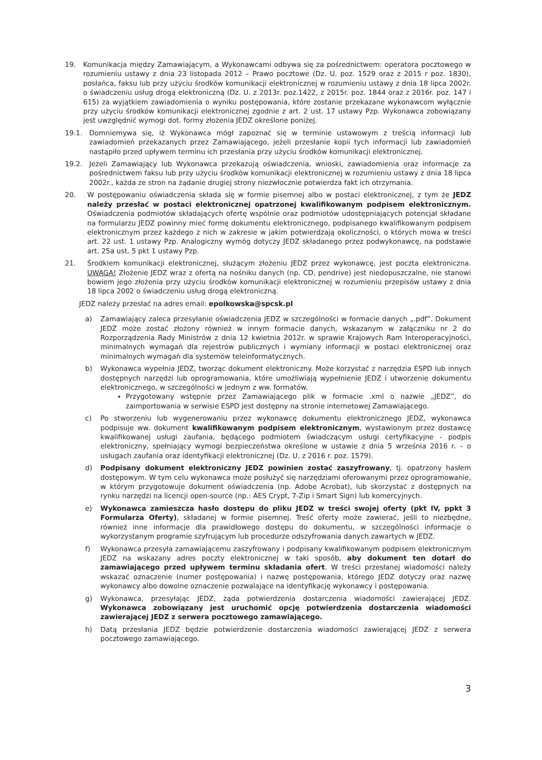19. Komunikacja między Zamawiającym, a Wykonawcami odbywa się za pośrednictwem: operatora pocztowego w rozumieniu ustawy z dnia 23 listopada 2012 – Prawo pocztowe (Dz. U. poz. 1529 oraz z 2015 r poz. 1830), posłańca, faksu lub przy użyciu środków komunikacji elektronicznej w rozumieniu ustawy z dnia 18 lipca 2002r. o świadczeniu usług drogą elektroniczną (Dz. U. z 2013r. poz.1422, z 2015r. poz. 1844 oraz z 2016r. poz. 147 i 615) za wyjątkiem zawiadomienia o wyniku postępowania, które zostanie przekazane wykonawcom wyłącznie przy użyciu środków komunikacji elektronicznej zgodnie z art. 2 ust. 17 ustawy Pzp. Wykonawca zobowiązany jest uwzględnić wymogi dot. formy złożenia JEDZ określone poniżej.
19.1. Domniemywa się, iż Wykonawca mógł zapoznać się w terminie ustawowym z treścią informacji lub zawiadomień przekazanych przez Zamawiającego, jeżeli przesłanie kopii tych informacji lub zawiadomień nastąpiło przed upływem terminu ich przesłania przy użyciu środków komunikacji elektronicznej.
19.2. Jeżeli Zamawiający lub Wykonawca przekazują oświadczenia, wnioski, zawiadomienia oraz informacje za pośrednictwem faksu lub przy użyciu środków komunikacji elektronicznej w rozumieniu ustawy z dnia 18 lipca 2002r., każda ze stron na żądanie drugiej strony niezwłocznie potwierdza fakt ich otrzymania.
20. W postępowaniu oświadczenia składa się w formie pisemnej albo w postaci elektronicznej, z tym że JEDZ należy przesłać w postaci elektronicznej opatrzonej kwalifikowanym podpisem elektronicznym. Oświadczenia podmiotów składających ofertę wspólnie oraz podmiotów udostępniających potencjał składane na formularzu JEDZ powinny mieć formę dokumentu elektronicznego, podpisanego kwalifikowanym podpisem elektronicznym przez każdego z nich w zakresie w jakim potwierdzają okoliczności, o których mowa w treści art. 22 ust. 1 ustawy Pzp. Analogiczny wymóg dotyczy JEDZ składanego przez podwykonawcę, na podstawie art. 25a ust. 5 pkt 1 ustawy Pzp.
21. Środkiem komunikacji elektronicznej, służącym złożeniu JEDZ przez wykonawcę, jest poczta elektroniczna. UWAGA! Złożenie JEDZ wraz z ofertą na nośniku danych (np. CD, pendrive) jest niedopuszczalne, nie stanowi bowiem jego złożenia przy użyciu środków komunikacji elektronicznej w rozumieniu przepisów ustawy z dnia 18 lipca 2002 o świadczeniu usług drogą elektroniczną.
JEDZ należy przesłać na adres email: epolkowska@spcsk.pl
a) Zamawiający zaleca przesyłanie oświadczenia JEDZ w szczególności w formacie danych „.pdf”. Dokument JEDZ może zostać złożony również w innym formacie danych, wskazanym w załączniku nr 2 do Rozporządzenia Rady Ministrów z dnia 12 kwietnia 2012r. w sprawie Krajowych Ram Interoperacyjności, minimalnych wymagań dla rejestrów publicznych i wymiany informacji w postaci elektronicznej oraz minimalnych wymagań dla systemów teleinformatycznych.
b) Wykonawca wypełnia JEDZ, tworząc dokument elektroniczny. Może korzystać z narzędzia ESPD lub innych dostępnych narzędzi lub oprogramowania, które umożliwiają wypełnienie JEDZ i utworzenie dokumentu elektronicznego, w szczególności w jednym z ww. formatów.
Przygotowany wstępnie przez Zamawiającego plik w formacie .xml o nazwie „JEDZ”, do zaimportowania w serwisie ESPD jest dostępny na stronie internetowej Zamawiającego.
c) Po stworzeniu lub wygenerowaniu przez wykonawcę dokumentu elektronicznego JEDZ, wykonawca podpisuje ww. dokument kwalifikowanym podpisem elektronicznym, wystawionym przez dostawcę kwalifikowanej usługi zaufania, będącego podmiotem świadczącym usługi certyfikacyjne - podpis elektroniczny, spełniający wymogi bezpieczeństwa określone w ustawie z dnia 5 września 2016 r. – o usługach zaufania oraz identyfikacji elektronicznej (Dz. U. z 2016 r. poz. 1579).
d) Podpisany dokument elektroniczny JEDZ powinien zostać zaszyfrowany, tj. opatrzony hasłem dostępowym. W tym celu wykonawca może posłużyć się narzędziami oferowanymi przez oprogramowanie, w którym przygotowuje dokument oświadczenia (np. Adobe Acrobat), lub skorzystać z dostępnych na rynku narzędzi na licencji open-source (np.: AES Crypt, 7-Zip i Smart Sign) lub komercyjnych.
e) Wykonawca zamieszcza hasło dostępu do pliku JEDZ w treści swojej oferty (pkt IV, ppkt 3 Formularza Oferty), składanej w formie pisemnej. Treść oferty może zawierać, jeśli to niezbędne, również inne informacje dla prawidłowego dostępu do dokumentu, w szczególności informacje o wykorzystanym programie szyfrującym lub procedurze odszyfrowania danych zawartych w JEDZ.
f) Wykonawca przesyła zamawiającemu zaszyfrowany i podpisany kwalifikowanym podpisem elektronicznym JEDZ na wskazany adres poczty elektronicznej w taki sposób, aby dokument ten dotarł do zamawiającego przed upływem terminu składania ofert. W treści przesłanej wiadomości należy wskazać oznaczenie (numer postępowania) i nazwę postępowania, którego JEDZ dotyczy oraz nazwę wykonawcy albo dowolne oznaczenie pozwalające na identyfikację wykonawcy i postępowania.
g) Wykonawca, przesyłając JEDZ, żąda potwierdzenia dostarczenia wiadomości zawierającej JEDZ. Wykonawca zobowiązany jest uruchomić opcję potwierdzenia dostarczenia wiadomości zawierającej JEDZ z serwera pocztowego zamawiającego.
h) Datą przesłania JEDZ będzie potwierdzenie dostarczenia wiadomości zawierającej JEDZ z serwera pocztowego zamawiającego.
3